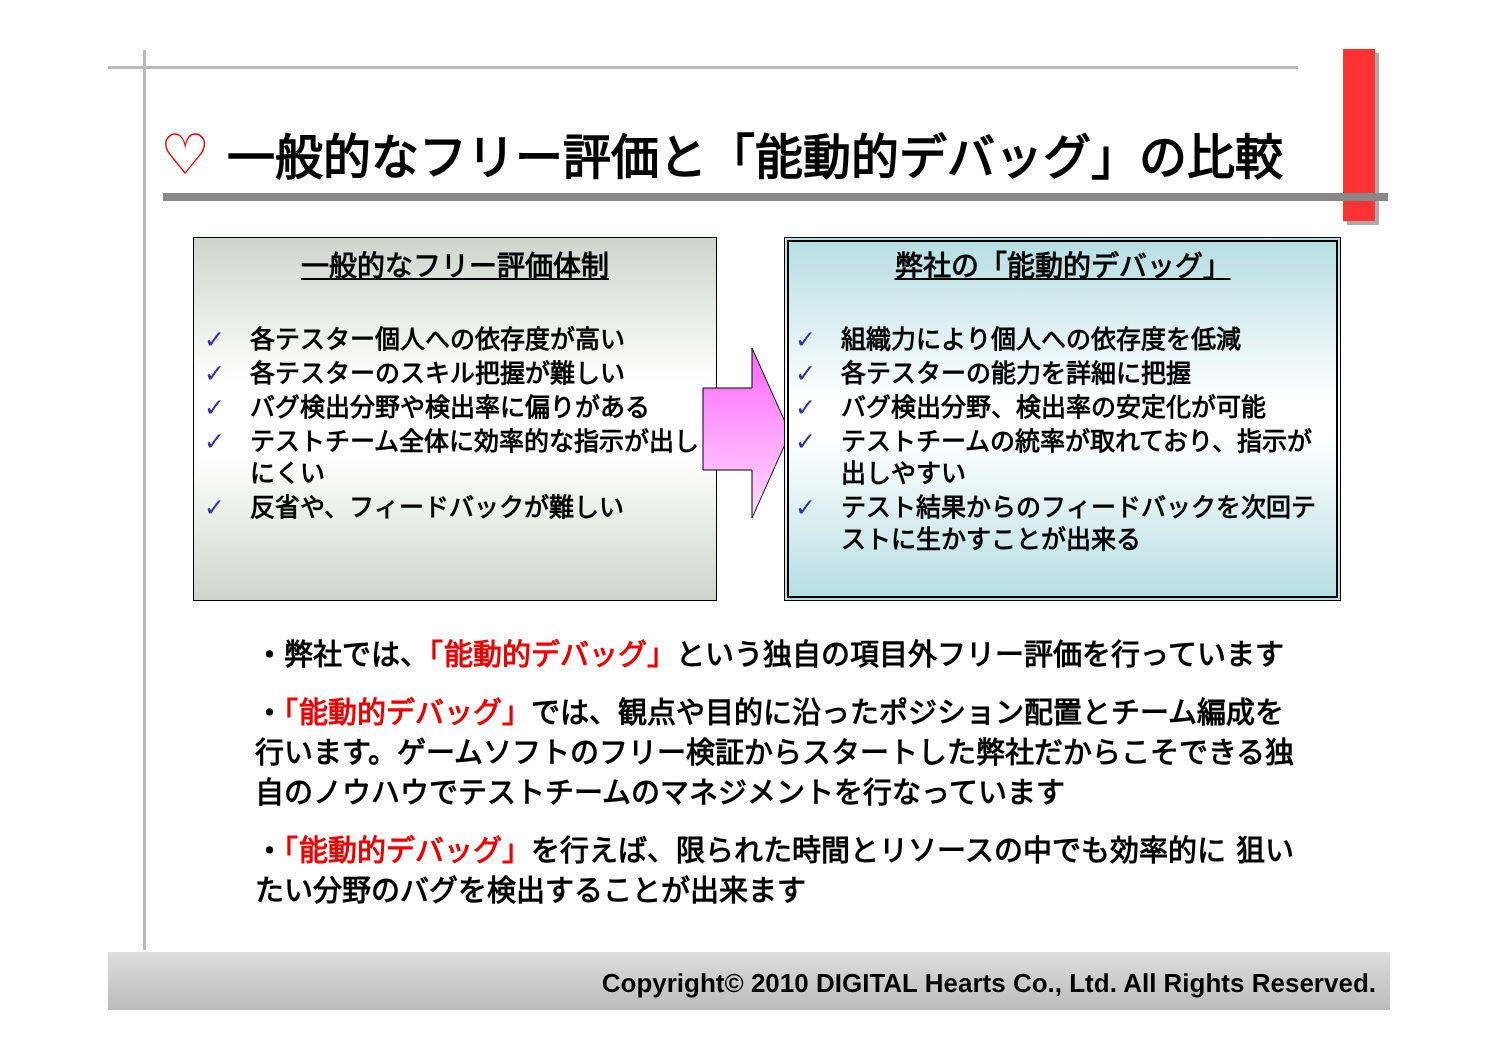♡ 一般的なフリー評価と「能動的デバッグ」の比較
一般的なフリー評価体制
✓ 各テスター個人への依存度が高い
✓ 各テスターのスキル把握が難しい
✓ バグ検出分野や検出率に偏りがある
✓ テストチーム全体に効率的な指示が出しにくい
✓ 反省や、フィードバックが難しい
弊社の「能動的デバッグ」
✓ 組織力により個人への依存度を低減
✓ 各テスターの能力を詳細に把握
✓ バグ検出分野、検出率の安定化が可能
✓ テストチームの統率が取れており、指示が出しやすい
✓ テスト結果からのフィードバックを次回テストに生かすことが出来る
・弊社では、「能動的デバッグ」という独自の項目外フリー評価を行っています
・「能動的デバッグ」では、観点や目的に沿ったポジション配置とチーム編成を行います。ゲームソフトのフリー検証からスタートした弊社だからこそできる独自のノウハウでテストチームのマネジメントを行なっています
・「能動的デバッグ」を行えば、限られた時間とリソースの中でも効率的に 狙いたい分野のバグを検出することが出来ます
Copyright© 2010 DIGITAL Hearts Co., Ltd. All Rights Reserved.